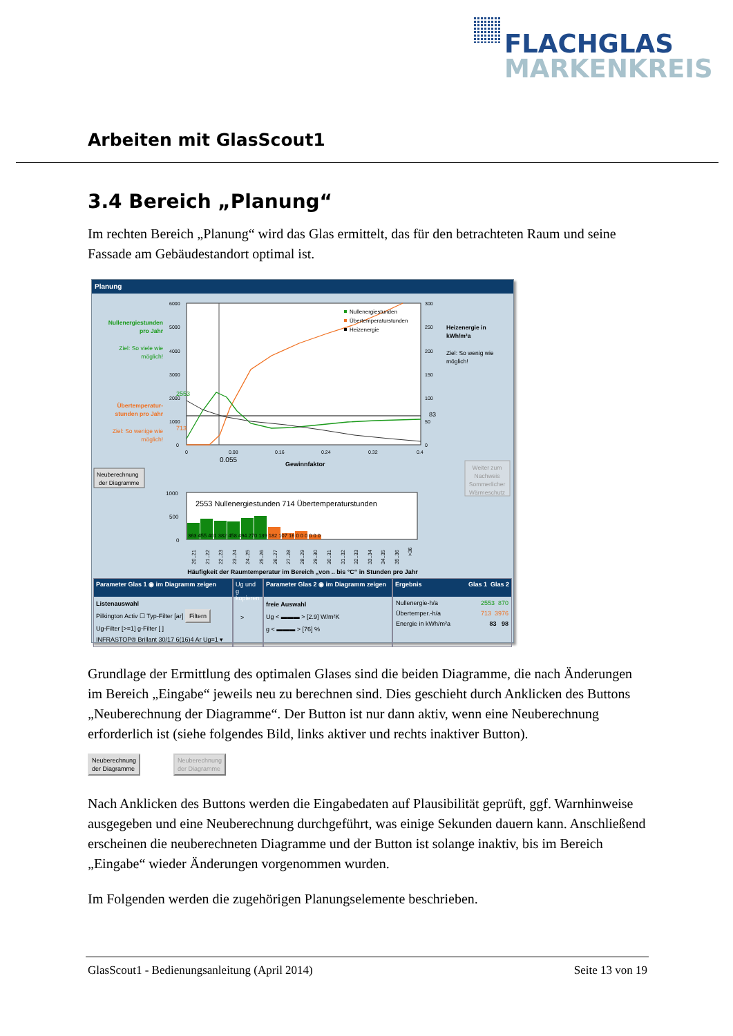FLACHGLAS
MARKENKREIS
Arbeiten mit GlasScout1
3.4 Bereich „Planung“
Im rechten Bereich „Planung“ wird das Glas ermittelt, das für den betrachteten Raum und seine Fassade am Gebäudestandort optimal ist.
Planung
6000
5000
4000
3000
2000
1000
0
300
250
200
150
100
50
0
0
0.08
0.16
0.24
0.32
0.4
0.055
Gewinnfaktor
2553
713
83
Nullenergiestunden
Übertemperaturstunden
Heizenergie
Nullenergiestunden
pro Jahr
Ziel: So viele wie
möglich!
Übertemperatur-
stunden pro Jahr
Ziel: So wenige wie
möglich!
Heizenergie in
kWh/m²a
Ziel: So wenig wie
möglich!
Neuberechnung
der Diagramme
Weiter zum
Nachweis
Sommerlicher
Wärmeschutz
1000
500
0
2553 Nullenergiestunden 714 Übertemperaturstunden
363 455 401 382 458 494 270 139 182 107 16 0 0 0 0 0 0
20..21
21..22
22..23
23..24
24..25
25..26
26..27
27..28
28..29
29..30
30..31
31..32
32..33
33..34
34..35
35..36
>36
Häufigkeit der Raumtemperatur im Bereich „von .. bis °C“ in Stunden pro Jahr
Parameter Glas 1 ◉ im Diagramm zeigen
Listenauswahl
Pilkington Activ ☐ Typ-Filter [ar] Filtern
Ug-Filter [>=1] g-Filter [ ]
INFRASTOP® Brillant 30/17 6(16)4 Ar Ug=1 ▾
Ug und g kopieren
>
Parameter Glas 2 ◉ im Diagramm zeigen
freie Auswahl
Ug < ▬▬▬ > [2.9] W/m²K
g < ▬▬▬ > [76] %
Ergebnis Glas 1 Glas 2
Nullenergie-h/a 2553 870
Übertemper.-h/a 713 3976
Energie in kWh/m²a 83 98
Grundlage der Ermittlung des optimalen Glases sind die beiden Diagramme, die nach Änderungen im Bereich „Eingabe“ jeweils neu zu berechnen sind. Dies geschieht durch Anklicken des Buttons „Neuberechnung der Diagramme“. Der Button ist nur dann aktiv, wenn eine Neuberechnung erforderlich ist (siehe folgendes Bild, links aktiver und rechts inaktiver Button).
Neuberechnung
der Diagramme Neuberechnung
der Diagramme
Nach Anklicken des Buttons werden die Eingabedaten auf Plausibilität geprüft, ggf. Warnhinweise ausgegeben und eine Neuberechnung durchgeführt, was einige Sekunden dauern kann. Anschließend erscheinen die neuberechneten Diagramme und der Button ist solange inaktiv, bis im Bereich „Eingabe“ wieder Änderungen vorgenommen wurden.
Im Folgenden werden die zugehörigen Planungselemente beschrieben.
GlasScout1 - Bedienungsanleitung (April 2014) Seite 13 von 19